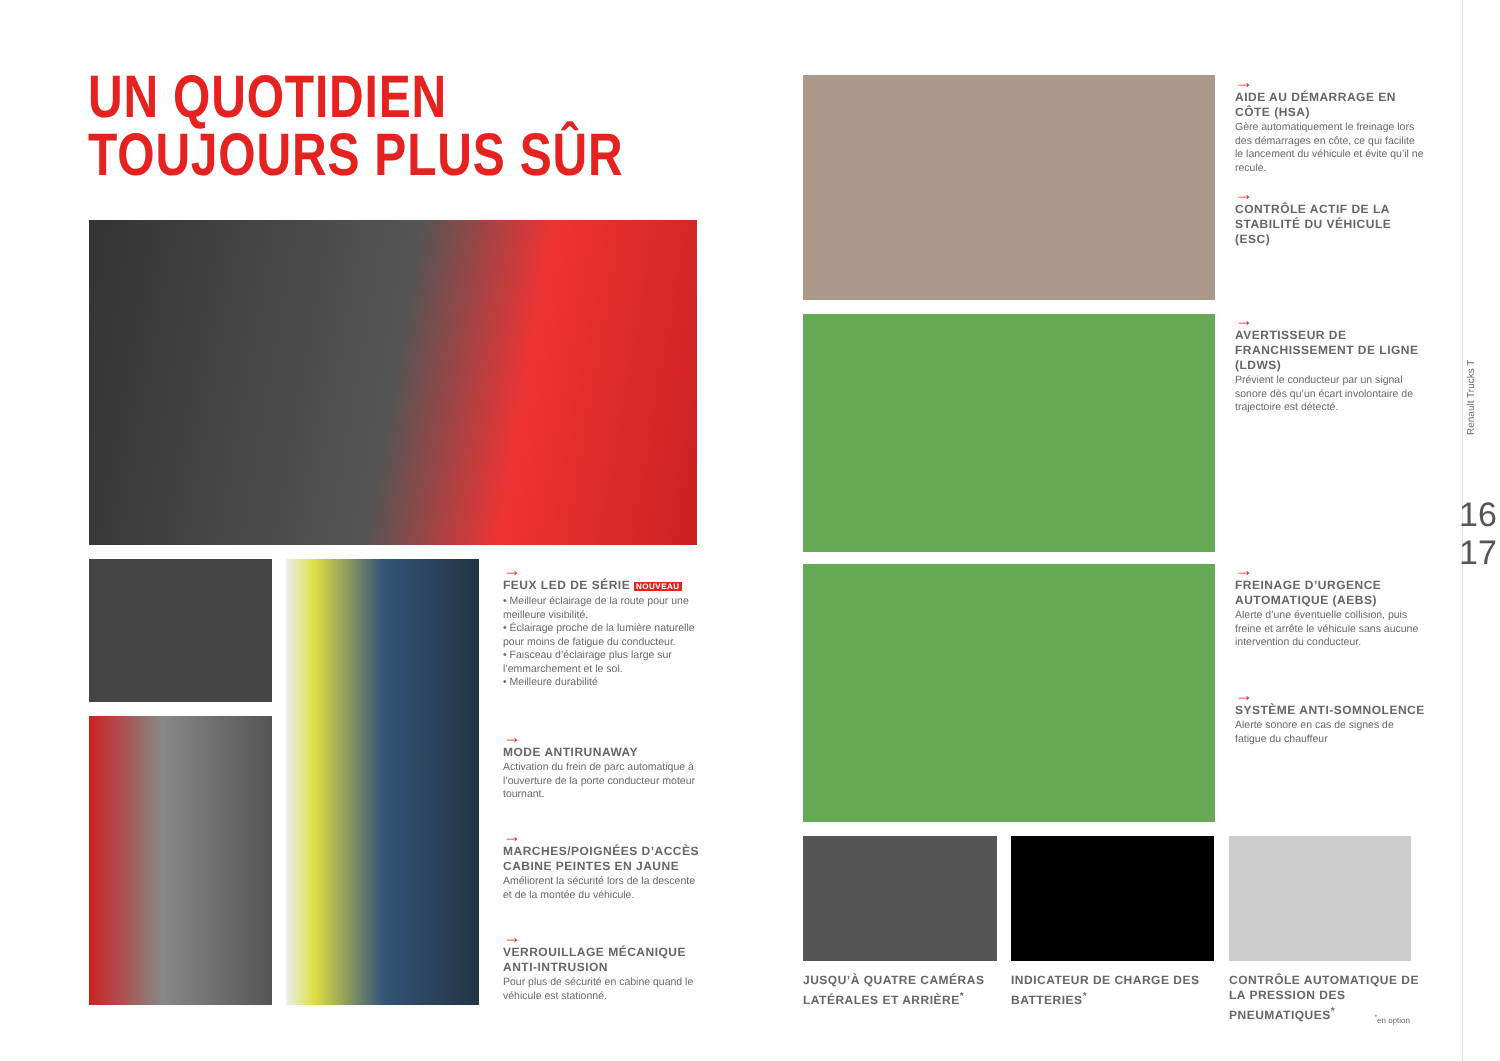UN QUOTIDIEN
TOUJOURS PLUS SÛR
→
FEUX LED DE SÉRIE NOUVEAU
• Meilleur éclairage de la route pour une meilleure visibilité.
• Éclairage proche de la lumière naturelle pour moins de fatigue du conducteur.
• Faisceau d’éclairage plus large sur l’emmarchement et le sol.
• Meilleure durabilité
→
MODE ANTIRUNAWAY
Activation du frein de parc automatique à l’ouverture de la porte conducteur moteur tournant.
→
MARCHES/POIGNÉES D’ACCÈS CABINE PEINTES EN JAUNE
Améliorent la sécurité lors de la descente et de la montée du véhicule.
→
VERROUILLAGE MÉCANIQUE ANTI-INTRUSION
Pour plus de sécurité en cabine quand le véhicule est stationné.
→
AIDE AU DÉMARRAGE EN CÔTE (HSA)
Gère automatiquement le freinage lors des démarrages en côte, ce qui facilite le lancement du véhicule et évite qu’il ne recule.
→
CONTRÔLE ACTIF DE LA STABILITÉ DU VÉHICULE (ESC)
→
AVERTISSEUR DE FRANCHISSEMENT DE LIGNE (LDWS)
Prévient le conducteur par un signal sonore dès qu’un écart involontaire de trajectoire est détecté.
→
FREINAGE D’URGENCE AUTOMATIQUE (AEBS)
Alerte d’une éventuelle collision, puis freine et arrête le véhicule sans aucune intervention du conducteur.
→
SYSTÈME ANTI-SOMNOLENCE
Alerte sonore en cas de signes de fatigue du chauffeur
JUSQU’À QUATRE CAMÉRAS LATÉRALES ET ARRIÈRE<sup>*</sup>
INDICATEUR DE CHARGE DES BATTERIES<sup>*</sup>
CONTRÔLE AUTOMATIQUE DE LA PRESSION DES PNEUMATIQUES<sup>*</sup>
<sup>*</sup> en option
Renault Trucks T
16
17